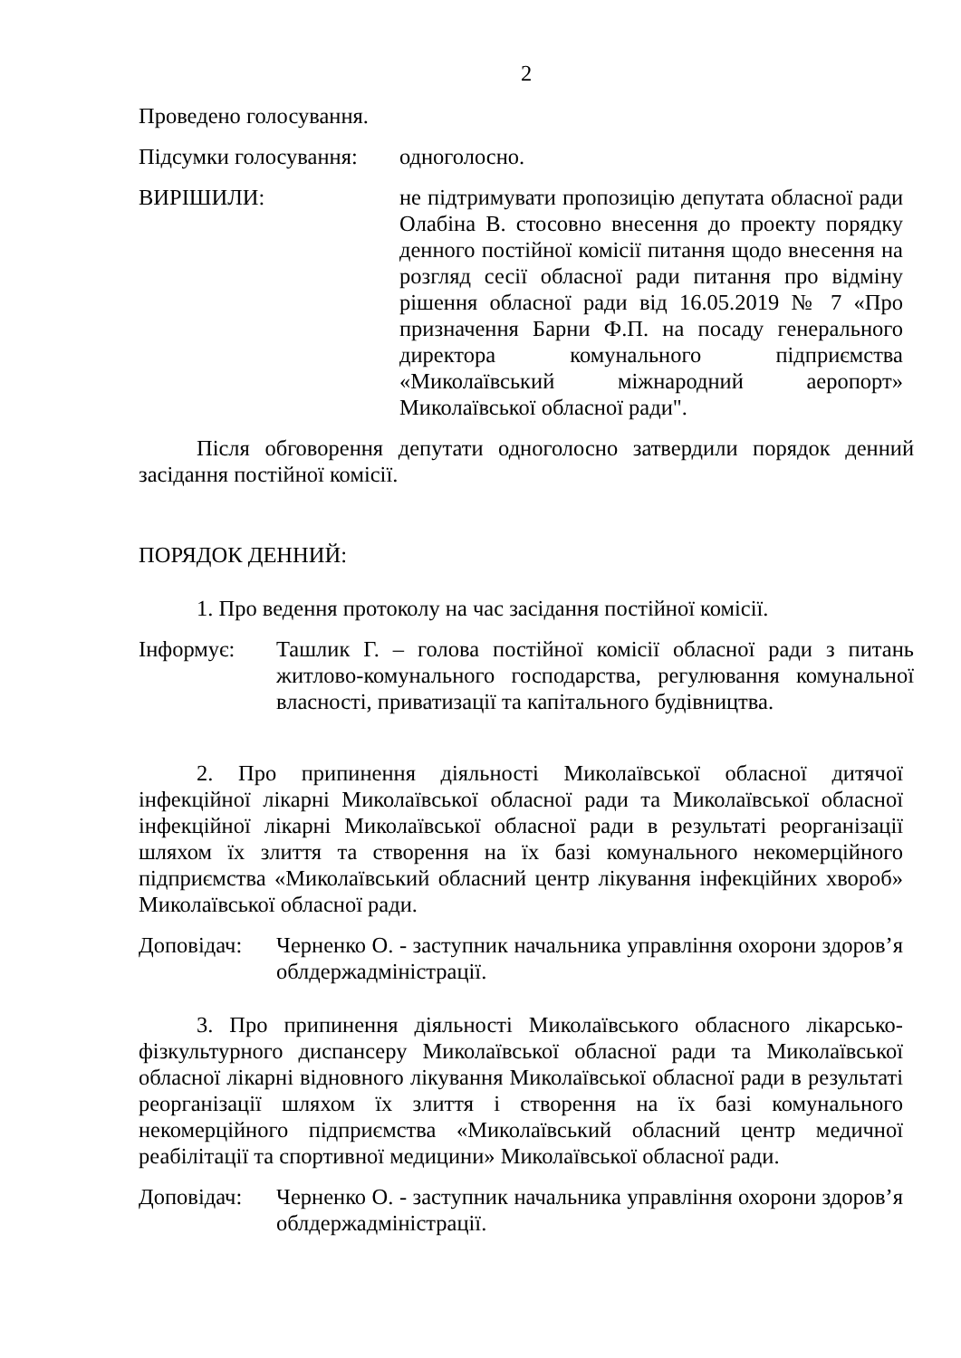2
Проведено голосування.
Підсумки голосування: одноголосно.
ВИРІШИЛИ: не підтримувати пропозицію депутата обласної ради Олабіна В. стосовно внесення до проекту порядку денного постійної комісії питання щодо внесення на розгляд сесії обласної ради питання про відміну рішення обласної ради від 16.05.2019 № 7 «Про призначення Барни Ф.П. на посаду генерального директора комунального підприємства «Миколаївський міжнародний аеропорт» Миколаївської обласної ради".
Після обговорення депутати одноголосно затвердили порядок денний засідання постійної комісії.
ПОРЯДОК ДЕННИЙ:
1. Про ведення протоколу на час засідання постійної комісії.
Інформує: Ташлик Г. – голова постійної комісії обласної ради з питань житлово-комунального господарства, регулювання комунальної власності, приватизації та капітального будівництва.
2. Про припинення діяльності Миколаївської обласної дитячої інфекційної лікарні Миколаївської обласної ради та Миколаївської обласної інфекційної лікарні Миколаївської обласної ради в результаті реорганізації шляхом їх злиття та створення на їх базі комунального некомерційного підприємства «Миколаївський обласний центр лікування інфекційних хвороб» Миколаївської обласної ради.
Доповідач: Черненко О. - заступник начальника управління охорони здоров’я облдержадміністрації.
3. Про припинення діяльності Миколаївського обласного лікарсько-фізкультурного диспансеру Миколаївської обласної ради та Миколаївської обласної лікарні відновного лікування Миколаївської обласної ради в результаті реорганізації шляхом їх злиття і створення на їх базі комунального некомерційного підприємства «Миколаївський обласний центр медичної реабілітації та спортивної медицини» Миколаївської обласної ради.
Доповідач: Черненко О. - заступник начальника управління охорони здоров’я облдержадміністрації.